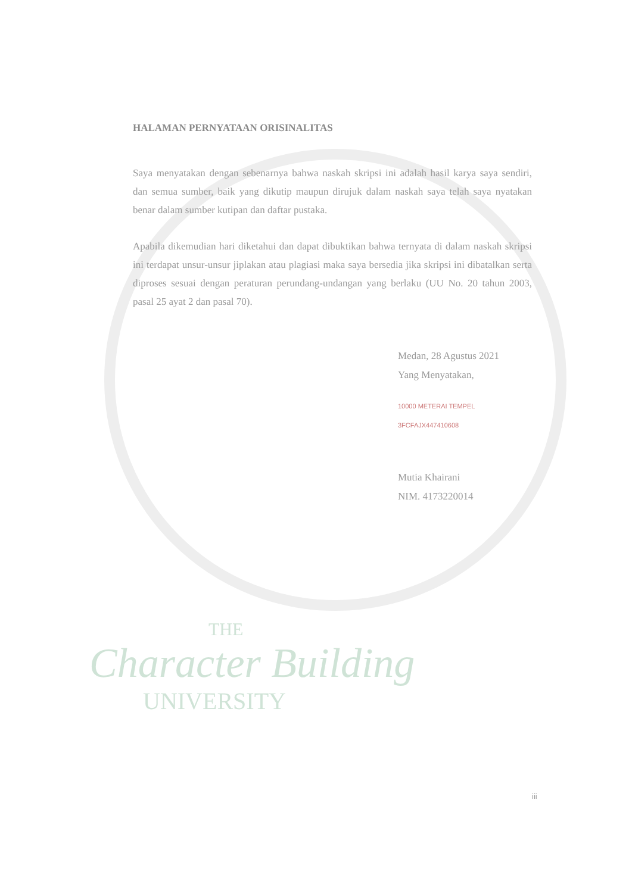HALAMAN PERNYATAAN ORISINALITAS
Saya menyatakan dengan sebenarnya bahwa naskah skripsi ini adalah hasil karya saya sendiri, dan semua sumber, baik yang dikutip maupun dirujuk dalam naskah saya telah saya nyatakan benar dalam sumber kutipan dan daftar pustaka.
Apabila dikemudian hari diketahui dan dapat dibuktikan bahwa ternyata di dalam naskah skripsi ini terdapat unsur-unsur jiplakan atau plagiasi maka saya bersedia jika skripsi ini dibatalkan serta diproses sesuai dengan peraturan perundang-undangan yang berlaku (UU No. 20 tahun 2003, pasal 25 ayat 2 dan pasal 70).
Medan, 28 Agustus 2021
Yang Menyatakan,
10000 METERAI TEMPEL
3FCFAJX447410608
Mutia Khairani
NIM. 4173220014
THE
Character Building
UNIVERSITY
iii